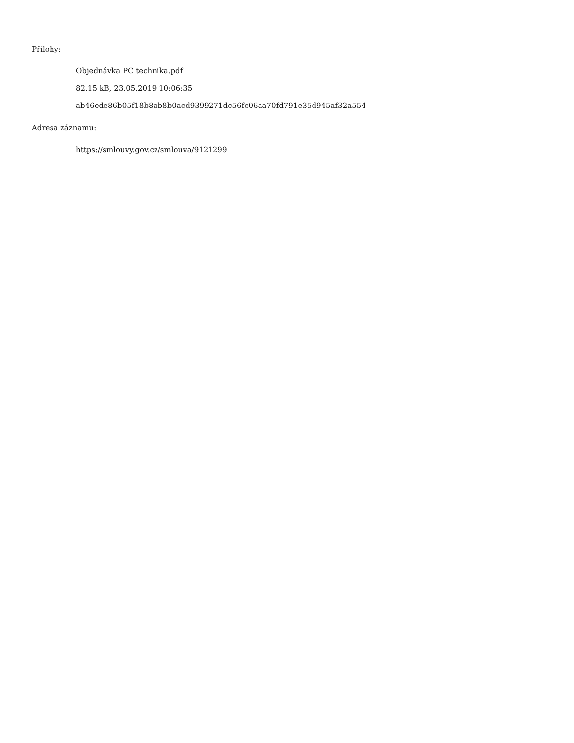Přílohy:
Objednávka PC technika.pdf
82.15 kB, 23.05.2019 10:06:35
ab46ede86b05f18b8ab8b0acd9399271dc56fc06aa70fd791e35d945af32a554
Adresa záznamu:
https://smlouvy.gov.cz/smlouva/9121299